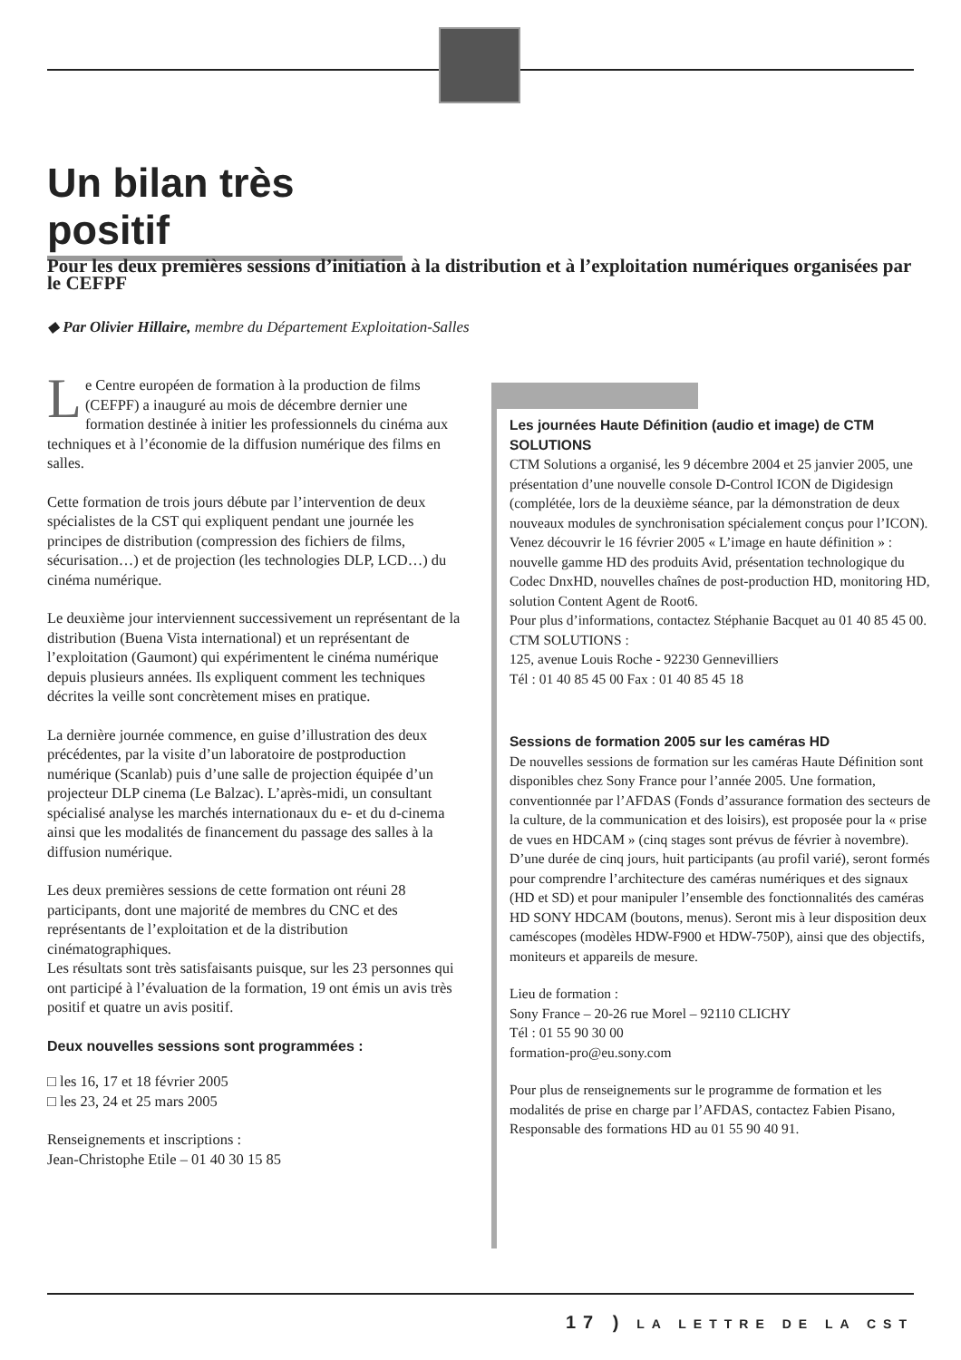Un bilan très positif
Pour les deux premières sessions d’initiation à la distribution et à l’exploitation numériques organisées par le CEFPF
◆ Par Olivier Hillaire, membre du Département Exploitation-Salles
Le Centre européen de formation à la production de films (CEFPF) a inauguré au mois de décembre dernier une formation destinée à initier les professionnels du cinéma aux techniques et à l’économie de la diffusion numérique des films en salles.
Cette formation de trois jours débute par l’intervention de deux spécialistes de la CST qui expliquent pendant une journée les principes de distribution (compression des fichiers de films, sécurisation…) et de projection (les technologies DLP, LCD…) du cinéma numérique.
Le deuxième jour interviennent successivement un représentant de la distribution (Buena Vista international) et un représentant de l’exploitation (Gaumont) qui expérimentent le cinéma numérique depuis plusieurs années. Ils expliquent comment les techniques décrites la veille sont concrètement mises en pratique.
La dernière journée commence, en guise d’illustration des deux précédentes, par la visite d’un laboratoire de postproduction numérique (Scanlab) puis d’une salle de projection équipée d’un projecteur DLP cinema (Le Balzac). L’après-midi, un consultant spécialisé analyse les marchés internationaux du e- et du d-cinema ainsi que les modalités de financement du passage des salles à la diffusion numérique.
Les deux premières sessions de cette formation ont réuni 28 participants, dont une majorité de membres du CNC et des représentants de l’exploitation et de la distribution cinématographiques.
Les résultats sont très satisfaisants puisque, sur les 23 personnes qui ont participé à l’évaluation de la formation, 19 ont émis un avis très positif et quatre un avis positif.
Deux nouvelles sessions sont programmées :
□ les 16, 17 et 18 février 2005
□ les 23, 24 et 25 mars 2005
Renseignements et inscriptions :
Jean-Christophe Etile – 01 40 30 15 85
Les journées Haute Définition (audio et image) de CTM SOLUTIONS
CTM Solutions a organisé, les 9 décembre 2004 et 25 janvier 2005, une présentation d’une nouvelle console D-Control ICON de Digidesign (complétée, lors de la deuxième séance, par la démonstration de deux nouveaux modules de synchronisation spécialement conçus pour l’ICON).
Venez découvrir le 16 février 2005 « L’image en haute définition » : nouvelle gamme HD des produits Avid, présentation technologique du Codec DnxHD, nouvelles chaînes de post-production HD, monitoring HD, solution Content Agent de Root6.
Pour plus d’informations, contactez Stéphanie Bacquet au 01 40 85 45 00.
CTM SOLUTIONS :
125, avenue Louis Roche - 92230 Gennevilliers
Tél : 01 40 85 45 00 Fax : 01 40 85 45 18
Sessions de formation 2005 sur les caméras HD
De nouvelles sessions de formation sur les caméras Haute Définition sont disponibles chez Sony France pour l’année 2005. Une formation, conventionnée par l’AFDAS (Fonds d’assurance formation des secteurs de la culture, de la communication et des loisirs), est proposée pour la « prise de vues en HDCAM » (cinq stages sont prévus de février à novembre). D’une durée de cinq jours, huit participants (au profil varié), seront formés pour comprendre l’architecture des caméras numériques et des signaux (HD et SD) et pour manipuler l’ensemble des fonctionnalités des caméras HD SONY HDCAM (boutons, menus). Seront mis à leur disposition deux caméscopes (modèles HDW-F900 et HDW-750P), ainsi que des objectifs, moniteurs et appareils de mesure.
Lieu de formation :
Sony France – 20-26 rue Morel – 92110 CLICHY
Tél : 01 55 90 30 00
formation-pro@eu.sony.com
Pour plus de renseignements sur le programme de formation et les modalités de prise en charge par l’AFDAS, contactez Fabien Pisano, Responsable des formations HD au 01 55 90 40 91.
17 ) LA LETTRE DE LA CST